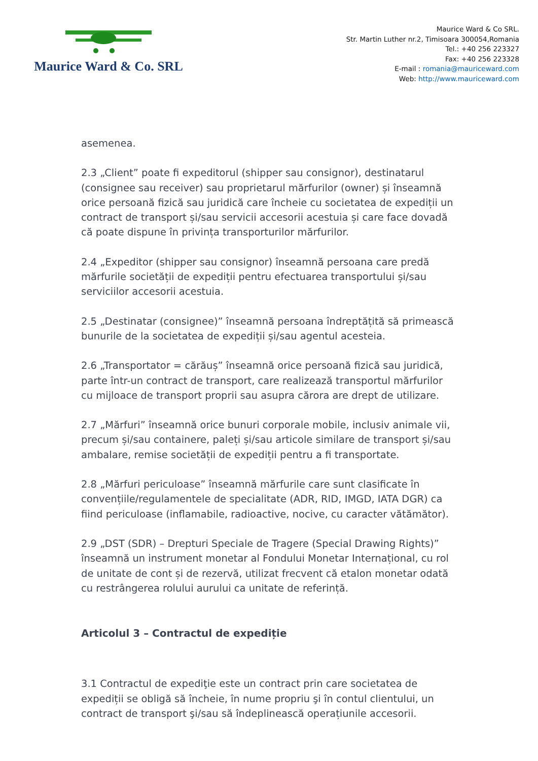Maurice Ward & Co. SRL
Maurice Ward & Co SRL.
Str. Martin Luther nr.2, Timisoara 300054,Romania
Tel.: +40 256 223327
Fax: +40 256 223328
E-mail : romania@mauriceward.com
Web: http://www.mauriceward.com
asemenea.
2.3 „Client” poate fi expeditorul (shipper sau consignor), destinatarul (consignee sau receiver) sau proprietarul mărfurilor (owner) și înseamnă orice persoană fizică sau juridică care încheie cu societatea de expediții un contract de transport și/sau servicii accesorii acestuia și care face dovadă că poate dispune în privința transporturilor mărfurilor.
2.4 „Expeditor (shipper sau consignor) înseamnă persoana care predă mărfurile societății de expediții pentru efectuarea transportului și/sau serviciilor accesorii acestuia.
2.5 „Destinatar (consignee)” înseamnă persoana îndreptățită să primească bunurile de la societatea de expediții și/sau agentul acesteia.
2.6 „Transportator = cărăuș” înseamnă orice persoană fizică sau juridică, parte într-un contract de transport, care realizează transportul mărfurilor cu mijloace de transport proprii sau asupra cărora are drept de utilizare.
2.7 „Mărfuri” înseamnă orice bunuri corporale mobile, inclusiv animale vii, precum și/sau containere, paleți și/sau articole similare de transport și/sau ambalare, remise societății de expediții pentru a fi transportate.
2.8 „Mărfuri periculoase” înseamnă mărfurile care sunt clasificate în convențiile/regulamentele de specialitate (ADR, RID, IMGD, IATA DGR) ca fiind periculoase (inflamabile, radioactive, nocive, cu caracter vătămător).
2.9 „DST (SDR) – Drepturi Speciale de Tragere (Special Drawing Rights)” înseamnă un instrument monetar al Fondului Monetar Internațional, cu rol de unitate de cont și de rezervă, utilizat frecvent că etalon monetar odată cu restrângerea rolului aurului ca unitate de referință.
Articolul 3 – Contractul de expediție
3.1 Contractul de expediţie este un contract prin care societatea de expediții se obligă să încheie, în nume propriu şi în contul clientului, un contract de transport şi/sau să îndeplinească operațiunile accesorii.